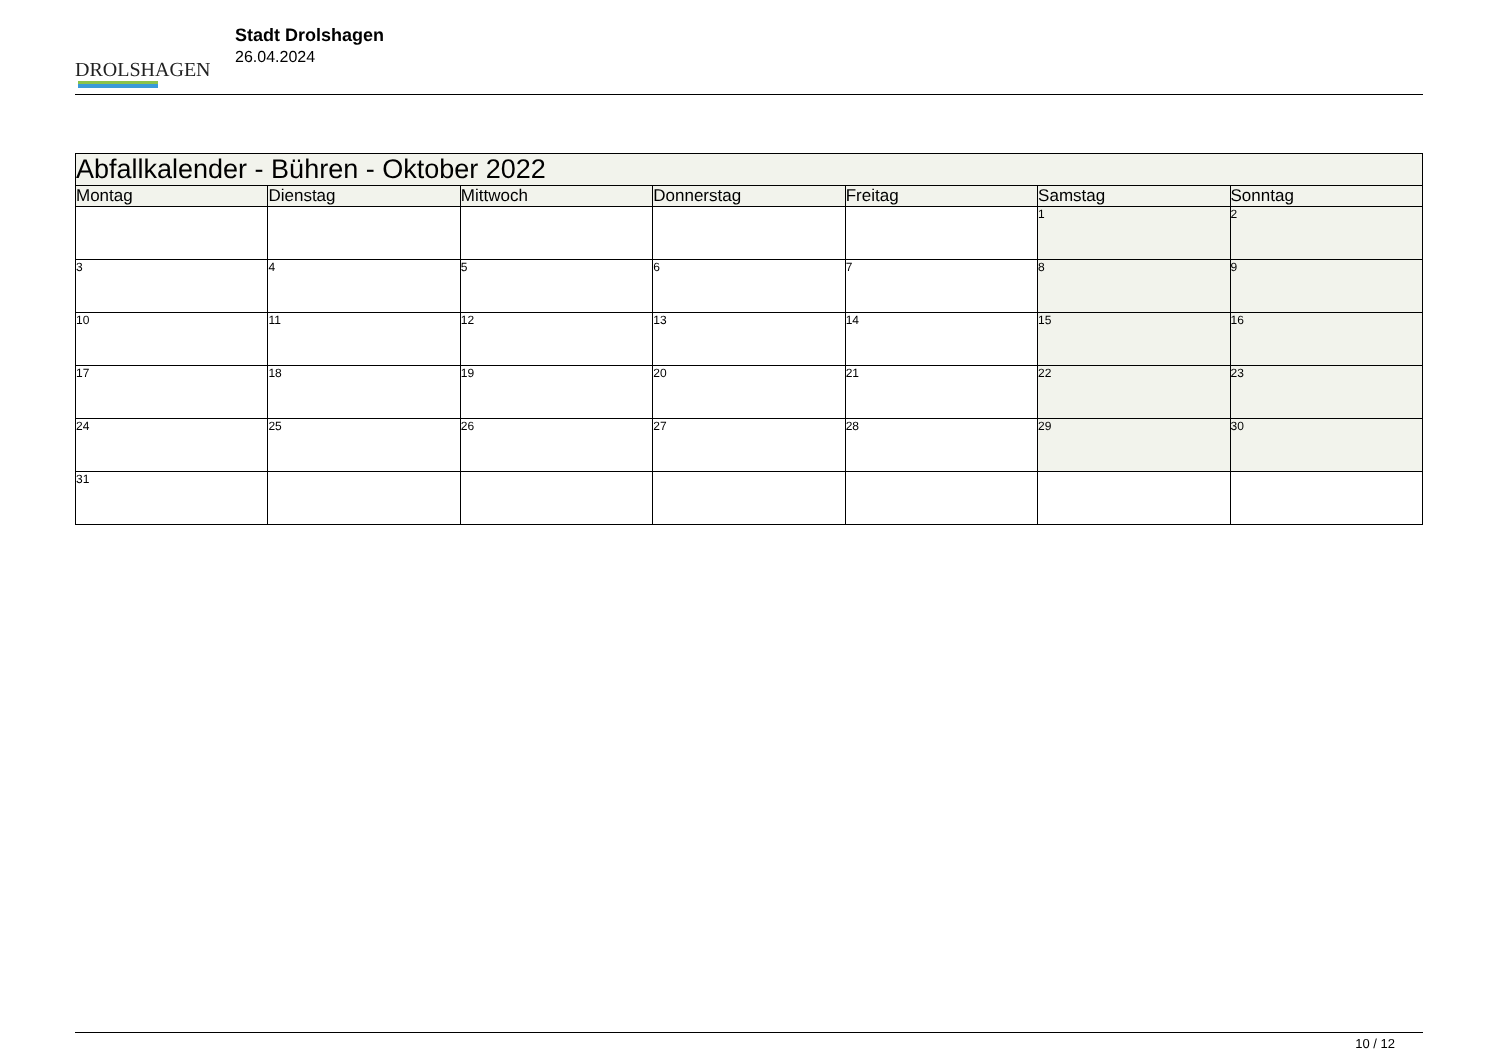DROLSHAGEN
Stadt Drolshagen
26.04.2024
| Abfallkalender - Bühren - Oktober 2022 | | | | | | |
| --- | --- | --- | --- | --- | --- | --- |
| Montag | Dienstag | Mittwoch | Donnerstag | Freitag | Samstag | Sonntag |
| | | | | | 1 | 2 |
| 3 | 4 | 5 | 6 | 7 | 8 | 9 |
| 10 | 11 | 12 | 13 | 14 | 15 | 16 |
| 17 | 18 | 19 | 20 | 21 | 22 | 23 |
| 24 | 25 | 26 | 27 | 28 | 29 | 30 |
| 31 | | | | | | |
10 / 12